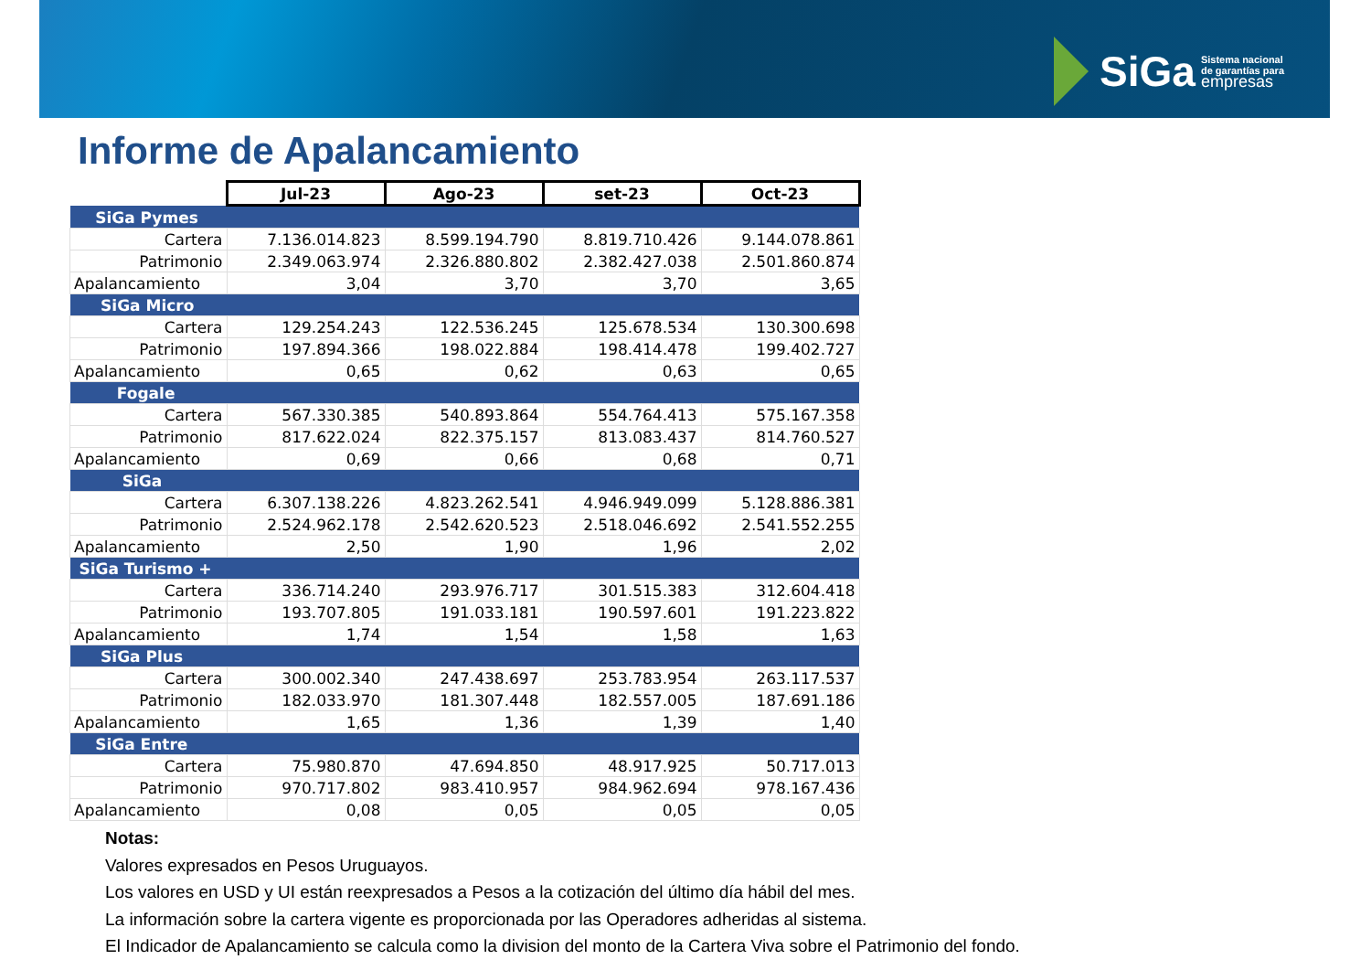SiGa Sistema nacional
de garantías para
empresas
Informe de Apalancamiento
| | Jul-23 | Ago-23 | set-23 | Oct-23 |
| SiGa Pymes | | | | |
| Cartera | 7.136.014.823 | 8.599.194.790 | 8.819.710.426 | 9.144.078.861 |
| Patrimonio | 2.349.063.974 | 2.326.880.802 | 2.382.427.038 | 2.501.860.874 |
| Apalancamiento | 3,04 | 3,70 | 3,70 | 3,65 |
| SiGa Micro | | | | |
| Cartera | 129.254.243 | 122.536.245 | 125.678.534 | 130.300.698 |
| Patrimonio | 197.894.366 | 198.022.884 | 198.414.478 | 199.402.727 |
| Apalancamiento | 0,65 | 0,62 | 0,63 | 0,65 |
| Fogale | | | | |
| Cartera | 567.330.385 | 540.893.864 | 554.764.413 | 575.167.358 |
| Patrimonio | 817.622.024 | 822.375.157 | 813.083.437 | 814.760.527 |
| Apalancamiento | 0,69 | 0,66 | 0,68 | 0,71 |
| SiGa | | | | |
| Cartera | 6.307.138.226 | 4.823.262.541 | 4.946.949.099 | 5.128.886.381 |
| Patrimonio | 2.524.962.178 | 2.542.620.523 | 2.518.046.692 | 2.541.552.255 |
| Apalancamiento | 2,50 | 1,90 | 1,96 | 2,02 |
| SiGa Turismo + | | | | |
| Cartera | 336.714.240 | 293.976.717 | 301.515.383 | 312.604.418 |
| Patrimonio | 193.707.805 | 191.033.181 | 190.597.601 | 191.223.822 |
| Apalancamiento | 1,74 | 1,54 | 1,58 | 1,63 |
| SiGa Plus | | | | |
| Cartera | 300.002.340 | 247.438.697 | 253.783.954 | 263.117.537 |
| Patrimonio | 182.033.970 | 181.307.448 | 182.557.005 | 187.691.186 |
| Apalancamiento | 1,65 | 1,36 | 1,39 | 1,40 |
| SiGa Entre | | | | |
| Cartera | 75.980.870 | 47.694.850 | 48.917.925 | 50.717.013 |
| Patrimonio | 970.717.802 | 983.410.957 | 984.962.694 | 978.167.436 |
| Apalancamiento | 0,08 | 0,05 | 0,05 | 0,05 |
Notas:
Valores expresados en Pesos Uruguayos.
Los valores en USD y UI están reexpresados a Pesos a la cotización del último día hábil del mes.
La información sobre la cartera vigente es proporcionada por las Operadores adheridas al sistema.
El Indicador de Apalancamiento se calcula como la division del monto de la Cartera Viva sobre el Patrimonio del fondo.